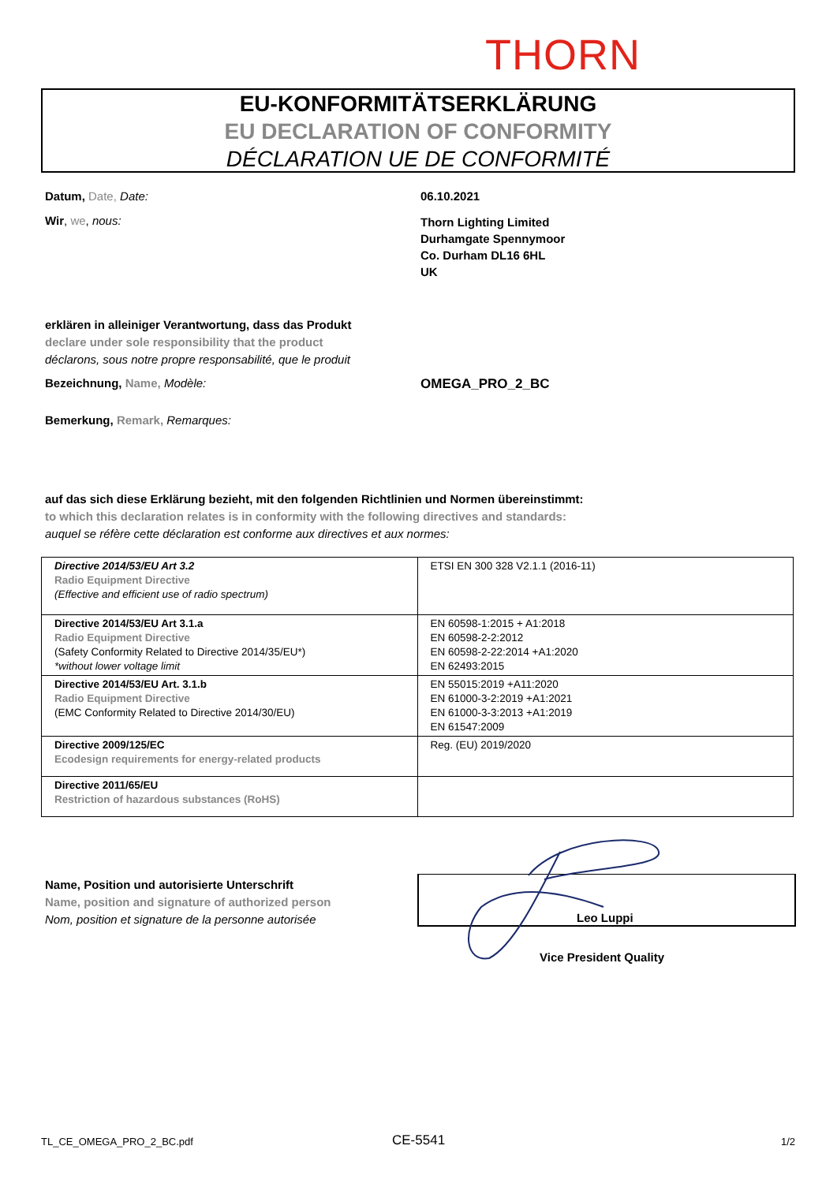THORN
EU-KONFORMITÄTSERKLÄRUNG
EU DECLARATION OF CONFORMITY
DÉCLARATION UE DE CONFORMITÉ
Datum, Date, Date: 06.10.2021
Wir, we, nous:
Thorn Lighting Limited
Durhamgate Spennymoor
Co. Durham DL16 6HL
UK
erklären in alleiniger Verantwortung, dass das Produkt
declare under sole responsibility that the product
déclarons, sous notre propre responsabilité, que le produit
Bezeichnung, Name, Modèle: OMEGA_PRO_2_BC
Bemerkung, Remark, Remarques:
auf das sich diese Erklärung bezieht, mit den folgenden Richtlinien und Normen übereinstimmt:
to which this declaration relates is in conformity with the following directives and standards:
auquel se réfère cette déclaration est conforme aux directives et aux normes:
| Directive 2014/53/EU Art 3.2 Radio Equipment Directive (Effective and efficient use of radio spectrum) | ETSI EN 300 328 V2.1.1 (2016-11) |
| Directive 2014/53/EU Art 3.1.a Radio Equipment Directive (Safety Conformity Related to Directive 2014/35/EU*) *without lower voltage limit | EN 60598-1:2015 + A1:2018 EN 60598-2-2:2012 EN 60598-2-22:2014 +A1:2020 EN 62493:2015 |
| Directive 2014/53/EU Art. 3.1.b Radio Equipment Directive (EMC Conformity Related to Directive 2014/30/EU) | EN 55015:2019 +A11:2020 EN 61000-3-2:2019 +A1:2021 EN 61000-3-3:2013 +A1:2019 EN 61547:2009 |
| Directive 2009/125/EC Ecodesign requirements for energy-related products | Reg. (EU) 2019/2020 |
| Directive 2011/65/EU Restriction of hazardous substances (RoHS) | |
Name, Position und autorisierte Unterschrift
Name, position and signature of authorized person
Nom, position et signature de la personne autorisée
Leo Luppi
Vice President Quality
TL_CE_OMEGA_PRO_2_BC.pdf CE-5541 1/2